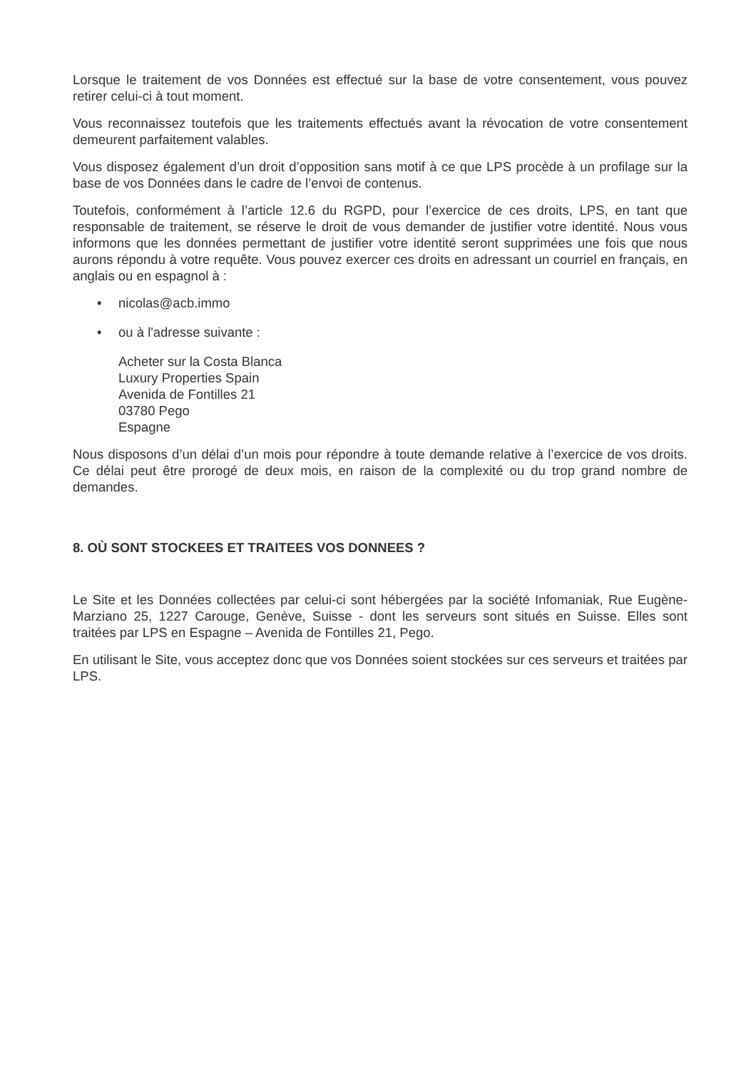Lorsque le traitement de vos Données est effectué sur la base de votre consentement, vous pouvez retirer celui-ci à tout moment.
Vous reconnaissez toutefois que les traitements effectués avant la révocation de votre consentement demeurent parfaitement valables.
Vous disposez également d’un droit d’opposition sans motif à ce que LPS procède à un profilage sur la base de vos Données dans le cadre de l’envoi de contenus.
Toutefois, conformément à l’article 12.6 du RGPD, pour l’exercice de ces droits, LPS, en tant que responsable de traitement, se réserve le droit de vous demander de justifier votre identité. Nous vous informons que les données permettant de justifier votre identité seront supprimées une fois que nous aurons répondu à votre requête. Vous pouvez exercer ces droits en adressant un courriel en français, en anglais ou en espagnol à :
• nicolas@acb.immo
• ou à l'adresse suivante :
Acheter sur la Costa Blanca
Luxury Properties Spain
Avenida de Fontilles 21
03780 Pego
Espagne
Nous disposons d’un délai d’un mois pour répondre à toute demande relative à l’exercice de vos droits. Ce délai peut être prorogé de deux mois, en raison de la complexité ou du trop grand nombre de demandes.
8. OÙ SONT STOCKEES ET TRAITEES VOS DONNEES ?
Le Site et les Données collectées par celui-ci sont hébergées par la société Infomaniak, Rue Eugène-Marziano 25, 1227 Carouge, Genève, Suisse - dont les serveurs sont situés en Suisse. Elles sont traitées par LPS en Espagne – Avenida de Fontilles 21, Pego.
En utilisant le Site, vous acceptez donc que vos Données soient stockées sur ces serveurs et traitées par LPS.